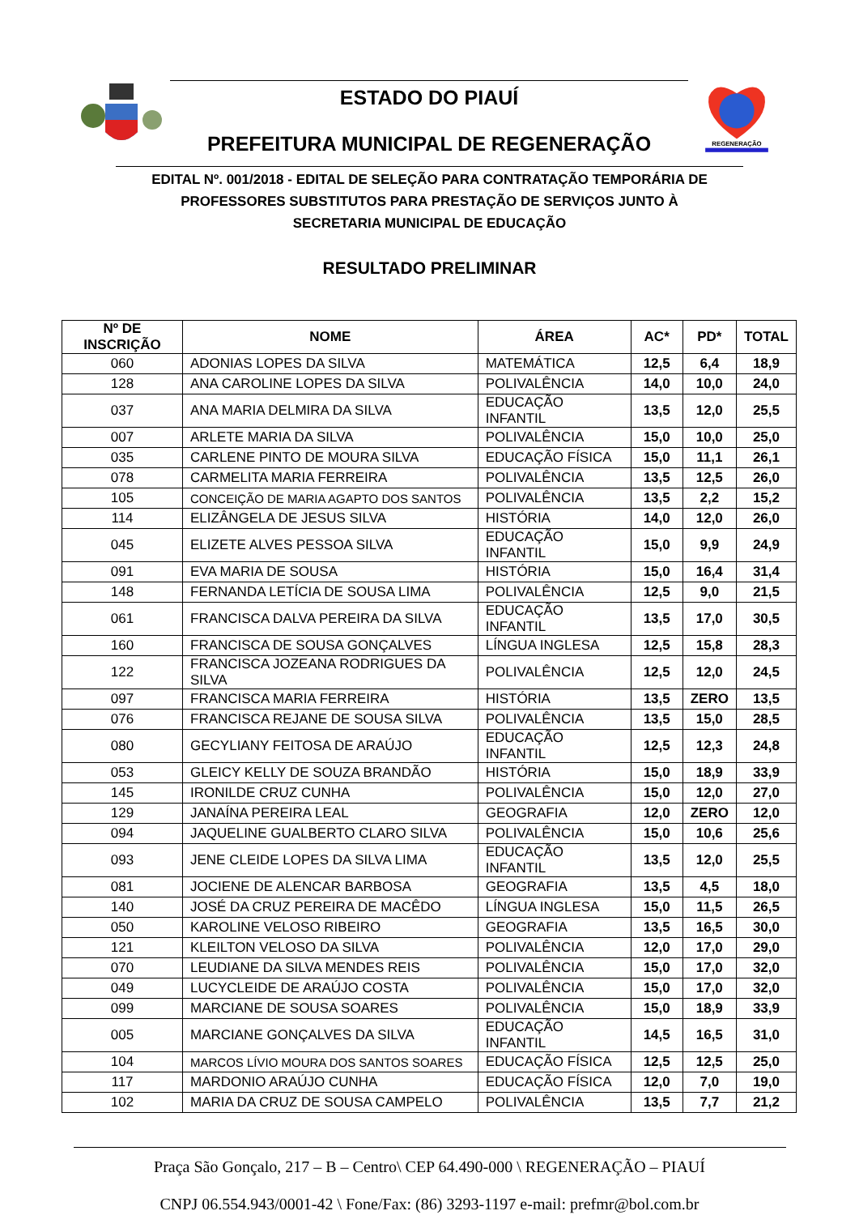ESTADO DO PIAUÍ
PREFEITURA MUNICIPAL DE REGENERAÇÃO
REGENERAÇÃO
EDITAL Nº. 001/2018 - EDITAL DE SELEÇÃO PARA CONTRATAÇÃO TEMPORÁRIA DE PROFESSORES SUBSTITUTOS PARA PRESTAÇÃO DE SERVIÇOS JUNTO À SECRETARIA MUNICIPAL DE EDUCAÇÃO
RESULTADO PRELIMINAR
| Nº DE INSCRIÇÃO | NOME | ÁREA | AC* | PD* | TOTAL |
| --- | --- | --- | --- | --- | --- |
| 060 | ADONIAS LOPES DA SILVA | MATEMÁTICA | 12,5 | 6,4 | 18,9 |
| 128 | ANA CAROLINE LOPES DA SILVA | POLIVALÊNCIA | 14,0 | 10,0 | 24,0 |
| 037 | ANA MARIA DELMIRA DA SILVA | EDUCAÇÃO INFANTIL | 13,5 | 12,0 | 25,5 |
| 007 | ARLETE MARIA DA SILVA | POLIVALÊNCIA | 15,0 | 10,0 | 25,0 |
| 035 | CARLENE PINTO DE MOURA SILVA | EDUCAÇÃO FÍSICA | 15,0 | 11,1 | 26,1 |
| 078 | CARMELITA MARIA FERREIRA | POLIVALÊNCIA | 13,5 | 12,5 | 26,0 |
| 105 | CONCEIÇÃO DE MARIA AGAPTO DOS SANTOS | POLIVALÊNCIA | 13,5 | 2,2 | 15,2 |
| 114 | ELIZÂNGELA DE JESUS SILVA | HISTÓRIA | 14,0 | 12,0 | 26,0 |
| 045 | ELIZETE ALVES PESSOA SILVA | EDUCAÇÃO INFANTIL | 15,0 | 9,9 | 24,9 |
| 091 | EVA MARIA DE SOUSA | HISTÓRIA | 15,0 | 16,4 | 31,4 |
| 148 | FERNANDA LETÍCIA DE SOUSA LIMA | POLIVALÊNCIA | 12,5 | 9,0 | 21,5 |
| 061 | FRANCISCA DALVA PEREIRA DA SILVA | EDUCAÇÃO INFANTIL | 13,5 | 17,0 | 30,5 |
| 160 | FRANCISCA DE SOUSA GONÇALVES | LÍNGUA INGLESA | 12,5 | 15,8 | 28,3 |
| 122 | FRANCISCA JOZEANA RODRIGUES DA SILVA | POLIVALÊNCIA | 12,5 | 12,0 | 24,5 |
| 097 | FRANCISCA MARIA FERREIRA | HISTÓRIA | 13,5 | ZERO | 13,5 |
| 076 | FRANCISCA REJANE DE SOUSA SILVA | POLIVALÊNCIA | 13,5 | 15,0 | 28,5 |
| 080 | GECYLIANY FEITOSA DE ARAÚJO | EDUCAÇÃO INFANTIL | 12,5 | 12,3 | 24,8 |
| 053 | GLEICY KELLY DE SOUZA BRANDÃO | HISTÓRIA | 15,0 | 18,9 | 33,9 |
| 145 | IRONILDE CRUZ CUNHA | POLIVALÊNCIA | 15,0 | 12,0 | 27,0 |
| 129 | JANAÍNA PEREIRA LEAL | GEOGRAFIA | 12,0 | ZERO | 12,0 |
| 094 | JAQUELINE GUALBERTO CLARO SILVA | POLIVALÊNCIA | 15,0 | 10,6 | 25,6 |
| 093 | JENE CLEIDE LOPES DA SILVA LIMA | EDUCAÇÃO INFANTIL | 13,5 | 12,0 | 25,5 |
| 081 | JOCIENE DE ALENCAR BARBOSA | GEOGRAFIA | 13,5 | 4,5 | 18,0 |
| 140 | JOSÉ DA CRUZ PEREIRA DE MACÊDO | LÍNGUA INGLESA | 15,0 | 11,5 | 26,5 |
| 050 | KAROLINE VELOSO RIBEIRO | GEOGRAFIA | 13,5 | 16,5 | 30,0 |
| 121 | KLEILTON VELOSO DA SILVA | POLIVALÊNCIA | 12,0 | 17,0 | 29,0 |
| 070 | LEUDIANE DA SILVA MENDES REIS | POLIVALÊNCIA | 15,0 | 17,0 | 32,0 |
| 049 | LUCYCLEIDE DE ARAÚJO COSTA | POLIVALÊNCIA | 15,0 | 17,0 | 32,0 |
| 099 | MARCIANE DE SOUSA SOARES | POLIVALÊNCIA | 15,0 | 18,9 | 33,9 |
| 005 | MARCIANE GONÇALVES DA SILVA | EDUCAÇÃO INFANTIL | 14,5 | 16,5 | 31,0 |
| 104 | MARCOS LÍVIO MOURA DOS SANTOS SOARES | EDUCAÇÃO FÍSICA | 12,5 | 12,5 | 25,0 |
| 117 | MARDONIO ARAÚJO CUNHA | EDUCAÇÃO FÍSICA | 12,0 | 7,0 | 19,0 |
| 102 | MARIA DA CRUZ DE SOUSA CAMPELO | POLIVALÊNCIA | 13,5 | 7,7 | 21,2 |
Praça São Gonçalo, 217 – B – Centro\ CEP 64.490-000 \ REGENERAÇÃO – PIAUÍ
CNPJ 06.554.943/0001-42 \ Fone/Fax: (86) 3293-1197 e-mail: prefmr@bol.com.br